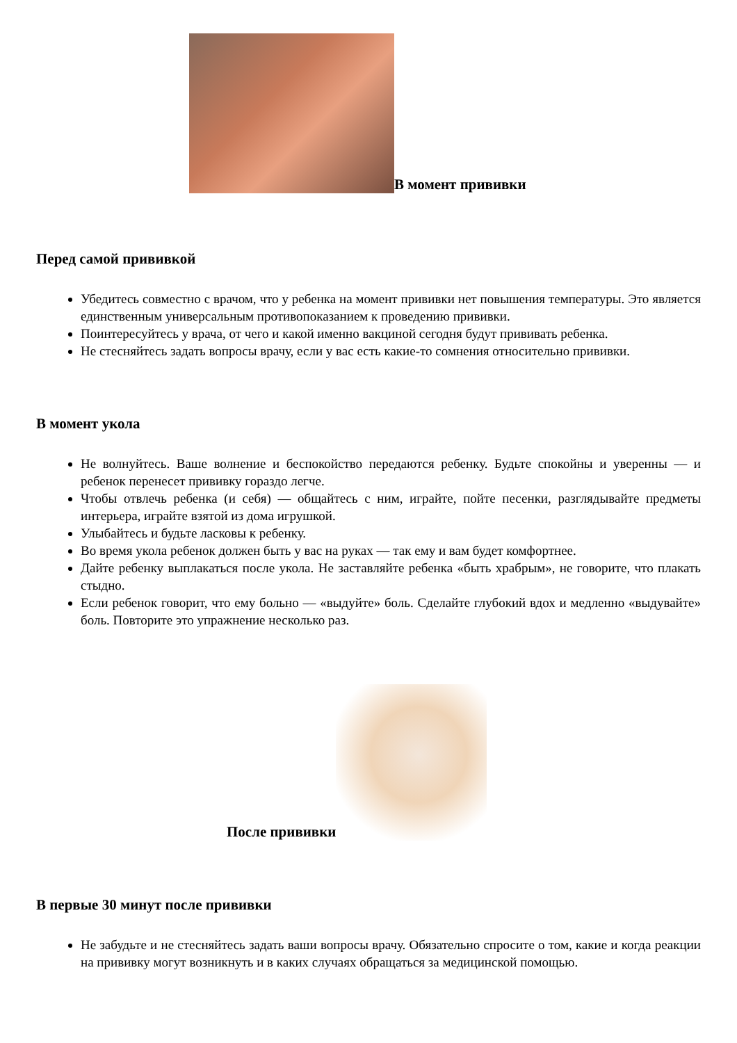В момент прививки
Перед самой прививкой
Убедитесь совместно с врачом, что у ребенка на момент прививки нет повышения температуры. Это является единственным универсальным противопоказанием к проведению прививки.
Поинтересуйтесь у врача, от чего и какой именно вакциной сегодня будут прививать ребенка.
Не стесняйтесь задать вопросы врачу, если у вас есть какие-то сомнения относительно прививки.
В момент укола
Не волнуйтесь. Ваше волнение и беспокойство передаются ребенку. Будьте спокойны и уверенны — и ребенок перенесет прививку гораздо легче.
Чтобы отвлечь ребенка (и себя) — общайтесь с ним, играйте, пойте песенки, разглядывайте предметы интерьера, играйте взятой из дома игрушкой.
Улыбайтесь и будьте ласковы к ребенку.
Во время укола ребенок должен быть у вас на руках — так ему и вам будет комфортнее.
Дайте ребенку выплакаться после укола. Не заставляйте ребенка «быть храбрым», не говорите, что плакать стыдно.
Если ребенок говорит, что ему больно — «выдуйте» боль. Сделайте глубокий вдох и медленно «выдувайте» боль. Повторите это упражнение несколько раз.
После прививки
В первые 30 минут после прививки
Не забудьте и не стесняйтесь задать ваши вопросы врачу. Обязательно спросите о том, какие и когда реакции на прививку могут возникнуть и в каких случаях обращаться за медицинской помощью.